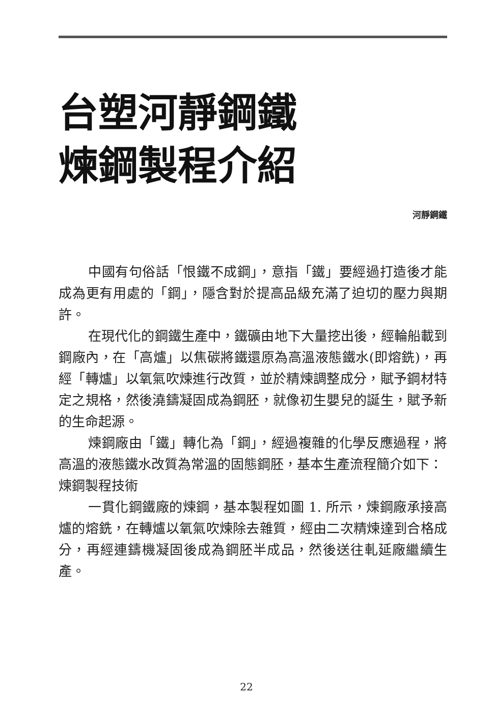台塑河靜鋼鐵
煉鋼製程介紹
河靜鋼鐵
中國有句俗話「恨鐵不成鋼」，意指「鐵」要經過打造後才能成為更有用處的「鋼」，隱含對於提高品級充滿了迫切的壓力與期許。
在現代化的鋼鐵生產中，鐵礦由地下大量挖出後，經輪船載到鋼廠內，在「高爐」以焦碳將鐵還原為高溫液態鐵水(即熔銑)，再經「轉爐」以氧氣吹煉進行改質，並於精煉調整成分，賦予鋼材特定之規格，然後澆鑄凝固成為鋼胚，就像初生嬰兒的誕生，賦予新的生命起源。
煉鋼廠由「鐵」轉化為「鋼」，經過複雜的化學反應過程，將高溫的液態鐵水改質為常溫的固態鋼胚，基本生產流程簡介如下：
煉鋼製程技術
一貫化鋼鐵廠的煉鋼，基本製程如圖 1. 所示，煉鋼廠承接高爐的熔銑，在轉爐以氧氣吹煉除去雜質，經由二次精煉達到合格成分，再經連鑄機凝固後成為鋼胚半成品，然後送往軋延廠繼續生產。
22